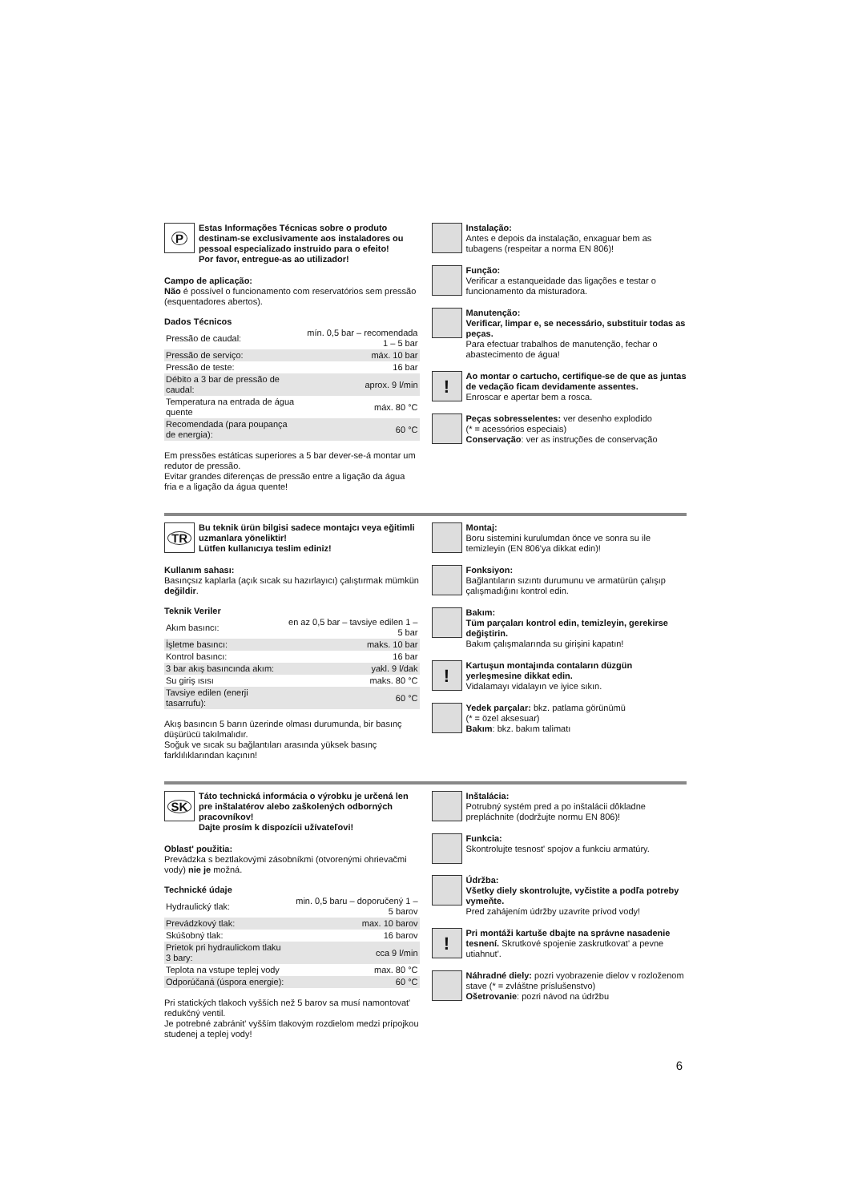P
Estas Informações Técnicas sobre o produto destinam-se exclusivamente aos instaladores ou pessoal especializado instruido para o efeito!
Por favor, entregue-as ao utilizador!
Campo de aplicação:
Não é possível o funcionamento com reservatórios sem pressão (esquentadores abertos).
Dados Técnicos
| Pressão de caudal: | mín. 0,5 bar – recomendada 1 – 5 bar |
| Pressão de serviço: | máx. 10 bar |
| Pressão de teste: | 16 bar |
| Débito a 3 bar de pressão de caudal: | aprox. 9 l/min |
| Temperatura na entrada de água quente | máx. 80 °C |
| Recomendada (para poupança de energia): | 60 °C |
Em pressões estáticas superiores a 5 bar dever-se-á montar um redutor de pressão.
Evitar grandes diferenças de pressão entre a ligação da água fria e a ligação da água quente!
Instalação:
Antes e depois da instalação, enxaguar bem as tubagens (respeitar a norma EN 806)!
Função:
Verificar a estanqueidade das ligações e testar o funcionamento da misturadora.
Manutenção:
Verificar, limpar e, se necessário, substituir todas as peças.
Para efectuar trabalhos de manutenção, fechar o abastecimento de água!
!
Ao montar o cartucho, certifique-se de que as juntas de vedação ficam devidamente assentes.
Enroscar e apertar bem a rosca.
Peças sobresselentes: ver desenho explodido
(* = acessórios especiais)
Conservação: ver as instruções de conservação
TR
Bu teknik ürün bilgisi sadece montajcı veya eğitimli uzmanlara yöneliktir!
Lütfen kullanıcıya teslim ediniz!
Kullanım sahası:
Basınçsız kaplarla (açık sıcak su hazırlayıcı) çalıştırmak mümkün değildir.
Teknik Veriler
| Akım basıncı: | en az 0,5 bar – tavsiye edilen 1 – 5 bar |
| İşletme basıncı: | maks. 10 bar |
| Kontrol basıncı: | 16 bar |
| 3 bar akış basıncında akım: | yakl. 9 l/dak |
| Su giriş ısısı | maks. 80 °C |
| Tavsiye edilen (enerji tasarrufu): | 60 °C |
Akış basıncın 5 barın üzerinde olması durumunda, bir basınç düşürücü takılmalıdır.
Soğuk ve sıcak su bağlantıları arasında yüksek basınç farklılıklarından kaçının!
Montaj:
Boru sistemini kurulumdan önce ve sonra su ile temizleyin (EN 806'ya dikkat edin)!
Fonksiyon:
Bağlantıların sızıntı durumunu ve armatürün çalışıp çalışmadığını kontrol edin.
Bakım:
Tüm parçaları kontrol edin, temizleyin, gerekirse değiştirin.
Bakım çalışmalarında su girişini kapatın!
!
Kartuşun montajında contaların düzgün yerleşmesine dikkat edin.
Vidalamayı vidalayın ve iyice sıkın.
Yedek parçalar: bkz. patlama görünümü
(* = özel aksesuar)
Bakım: bkz. bakım talimatı
SK
Táto technická informácia o výrobku je určená len pre inštalatérov alebo zaškolených odborných pracovníkov!
Dajte prosím k dispozícii užívateľovi!
Oblast' použitia:
Prevádzka s beztlakovými zásobníkmi (otvorenými ohrievačmi vody) nie je možná.
Technické údaje
| Hydraulický tlak: | min. 0,5 baru – doporučený 1 – 5 barov |
| Prevádzkový tlak: | max. 10 barov |
| Skúšobný tlak: | 16 barov |
| Prietok pri hydraulickom tlaku 3 bary: | cca 9 l/min |
| Teplota na vstupe teplej vody | max. 80 °C |
| Odporúčaná (úspora energie): | 60 °C |
Pri statických tlakoch vyšších než 5 barov sa musí namontovat' redukčný ventil.
Je potrebné zabránit' vyšším tlakovým rozdielom medzi prípojkou studenej a teplej vody!
Inštalácia:
Potrubný systém pred a po inštalácii dôkladne prepláchnite (dodržujte normu EN 806)!
Funkcia:
Skontrolujte tesnost' spojov a funkciu armatúry.
Údržba:
Všetky diely skontrolujte, vyčistite a podľa potreby vymeňte.
Pred zahájením údržby uzavrite prívod vody!
!
Pri montáži kartuše dbajte na správne nasadenie tesnení. Skrutkové spojenie zaskrutkovat' a pevne utiahnut'.
Náhradné diely: pozri vyobrazenie dielov v rozloženom stave (* = zvláštne príslušenstvo)
Ošetrovanie: pozri návod na údržbu
6